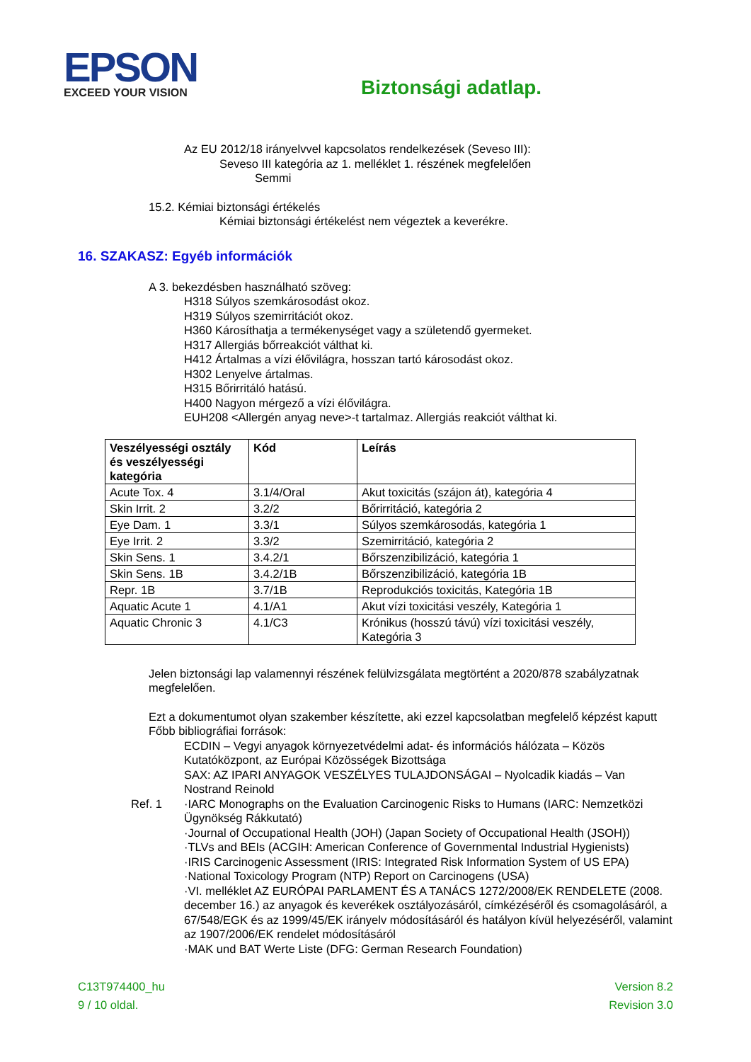EPSON
EXCEED YOUR VISION
Biztonsági adatlap.
Az EU 2012/18 irányelvvel kapcsolatos rendelkezések (Seveso III):
Seveso III kategória az 1. melléklet 1. részének megfelelően
Semmi
15.2. Kémiai biztonsági értékelés
Kémiai biztonsági értékelést nem végeztek a keverékre.
16. SZAKASZ: Egyéb információk
A 3. bekezdésben használható szöveg:
H318 Súlyos szemkárosodást okoz.
H319 Súlyos szemirritációt okoz.
H360 Károsíthatja a termékenységet vagy a születendő gyermeket.
H317 Allergiás bőrreakciót válthat ki.
H412 Ártalmas a vízi élővilágra, hosszan tartó károsodást okoz.
H302 Lenyelve ártalmas.
H315 Bőrirritáló hatású.
H400 Nagyon mérgező a vízi élővilágra.
EUH208 <Allergén anyag neve>-t tartalmaz. Allergiás reakciót válthat ki.
| Veszélyességi osztály és veszélyességi kategória | Kód | Leírás |
| --- | --- | --- |
| Acute Tox. 4 | 3.1/4/Oral | Akut toxicitás (szájon át), kategória 4 |
| Skin Irrit. 2 | 3.2/2 | Bőrirritáció, kategória 2 |
| Eye Dam. 1 | 3.3/1 | Súlyos szemkárosodás, kategória 1 |
| Eye Irrit. 2 | 3.3/2 | Szemirritáció, kategória 2 |
| Skin Sens. 1 | 3.4.2/1 | Bőrszenzibilizáció, kategória 1 |
| Skin Sens. 1B | 3.4.2/1B | Bőrszenzibilizáció, kategória 1B |
| Repr. 1B | 3.7/1B | Reprodukciós toxicitás, Kategória 1B |
| Aquatic Acute 1 | 4.1/A1 | Akut vízi toxicitási veszély, Kategória 1 |
| Aquatic Chronic 3 | 4.1/C3 | Krónikus (hosszú távú) vízi toxicitási veszély, Kategória 3 |
Jelen biztonsági lap valamennyi részének felülvizsgálata megtörtént a 2020/878 szabályzatnak megfelelően.
Ezt a dokumentumot olyan szakember készítette, aki ezzel kapcsolatban megfelelő képzést kaputt
Főbb bibliográfiai források:
ECDIN – Vegyi anyagok környezetvédelmi adat- és információs hálózata – Közös Kutatóközpont, az Európai Közösségek Bizottsága
SAX: AZ IPARI ANYAGOK VESZÉLYES TULAJDONSÁGAI – Nyolcadik kiadás – Van Nostrand Reinold
Ref. 1 ·IARC Monographs on the Evaluation Carcinogenic Risks to Humans (IARC: Nemzetközi Ügynökség Rákkutató)
·Journal of Occupational Health (JOH) (Japan Society of Occupational Health (JSOH))
·TLVs and BEIs (ACGIH: American Conference of Governmental Industrial Hygienists)
·IRIS Carcinogenic Assessment (IRIS: Integrated Risk Information System of US EPA)
·National Toxicology Program (NTP) Report on Carcinogens (USA)
·VI. melléklet AZ EURÓPAI PARLAMENT ÉS A TANÁCS 1272/2008/EK RENDELETE (2008. december 16.) az anyagok és keverékek osztályozásáról, címkézéséről és csomagolásáról, a 67/548/EGK és az 1999/45/EK irányelv módosításáról és hatályon kívül helyezéséről, valamint az 1907/2006/EK rendelet módosításáról
·MAK und BAT Werte Liste (DFG: German Research Foundation)
C13T974400_hu
9 / 10 oldal.
Version 8.2
Revision 3.0